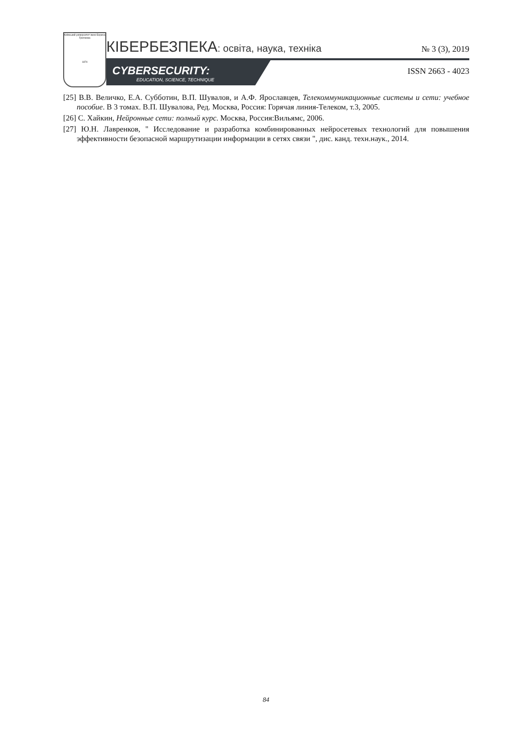Київський університет імені Бориса Грінченка
1874
КІБЕРБЕЗПЕКА: освіта, наука, техніка
№ 3 (3), 2019
CYBERSECURITY:
EDUCATION, SCIENCE, TECHNIQUE
ISSN 2663 - 4023
[25] В.В. Величко, Е.А. Субботин, В.П. Шувалов, и А.Ф. Ярославцев, Телекоммуникационные системы и сети: учебное пособие. В 3 томах. В.П. Шувалова, Ред. Москва, Россия: Горячая линия-Телеком, т.3, 2005.
[26] С. Хайкин, Нейронные сети: полный курс. Москва, Россия:Вильямс, 2006.
[27] Ю.Н. Лавренков, " Исследование и разработка комбинированных нейросетевых технологий для повышения эффективности безопасной маршрутизации информации в сетях связи ", дис. канд. техн.наук., 2014.
84